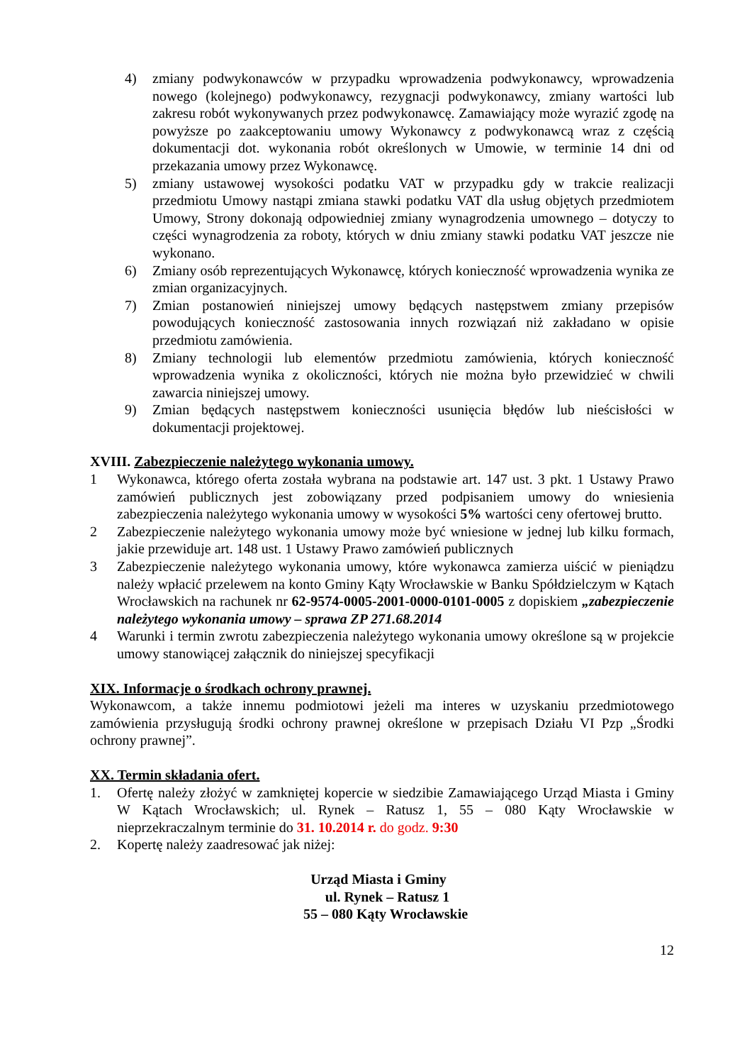4) zmiany podwykonawców w przypadku wprowadzenia podwykonawcy, wprowadzenia nowego (kolejnego) podwykonawcy, rezygnacji podwykonawcy, zmiany wartości lub zakresu robót wykonywanych przez podwykonawcę. Zamawiający może wyrazić zgodę na powyższe po zaakceptowaniu umowy Wykonawcy z podwykonawcą wraz z częścią dokumentacji dot. wykonania robót określonych w Umowie, w terminie 14 dni od przekazania umowy przez Wykonawcę.
5) zmiany ustawowej wysokości podatku VAT w przypadku gdy w trakcie realizacji przedmiotu Umowy nastąpi zmiana stawki podatku VAT dla usług objętych przedmiotem Umowy, Strony dokonają odpowiedniej zmiany wynagrodzenia umownego – dotyczy to części wynagrodzenia za roboty, których w dniu zmiany stawki podatku VAT jeszcze nie wykonano.
6) Zmiany osób reprezentujących Wykonawcę, których konieczność wprowadzenia wynika ze zmian organizacyjnych.
7) Zmian postanowień niniejszej umowy będących następstwem zmiany przepisów powodujących konieczność zastosowania innych rozwiązań niż zakładano w opisie przedmiotu zamówienia.
8) Zmiany technologii lub elementów przedmiotu zamówienia, których konieczność wprowadzenia wynika z okoliczności, których nie można było przewidzieć w chwili zawarcia niniejszej umowy.
9) Zmian będących następstwem konieczności usunięcia błędów lub nieścisłości w dokumentacji projektowej.
XVIII. Zabezpieczenie należytego wykonania umowy.
1 Wykonawca, którego oferta została wybrana na podstawie art. 147 ust. 3 pkt. 1 Ustawy Prawo zamówień publicznych jest zobowiązany przed podpisaniem umowy do wniesienia zabezpieczenia należytego wykonania umowy w wysokości 5% wartości ceny ofertowej brutto.
2 Zabezpieczenie należytego wykonania umowy może być wniesione w jednej lub kilku formach, jakie przewiduje art. 148 ust. 1 Ustawy Prawo zamówień publicznych
3 Zabezpieczenie należytego wykonania umowy, które wykonawca zamierza uiścić w pieniądzu należy wpłacić przelewem na konto Gminy Kąty Wrocławskie w Banku Spółdzielczym w Kątach Wrocławskich na rachunek nr 62-9574-0005-2001-0000-0101-0005 z dopiskiem „zabezpieczenie należytego wykonania umowy – sprawa ZP 271.68.2014
4 Warunki i termin zwrotu zabezpieczenia należytego wykonania umowy określone są w projekcie umowy stanowiącej załącznik do niniejszej specyfikacji
XIX. Informacje o środkach ochrony prawnej.
Wykonawcom, a także innemu podmiotowi jeżeli ma interes w uzyskaniu przedmiotowego zamówienia przysługują środki ochrony prawnej określone w przepisach Działu VI Pzp „Środki ochrony prawnej”.
XX. Termin składania ofert.
1. Ofertę należy złożyć w zamkniętej kopercie w siedzibie Zamawiającego Urząd Miasta i Gminy W Kątach Wrocławskich; ul. Rynek – Ratusz 1, 55 – 080 Kąty Wrocławskie w nieprzekraczalnym terminie do 31. 10.2014 r. do godz. 9:30
2. Kopertę należy zaadresować jak niżej:
Urząd Miasta i Gminy
ul. Rynek – Ratusz 1
55 – 080 Kąty Wrocławskie
12